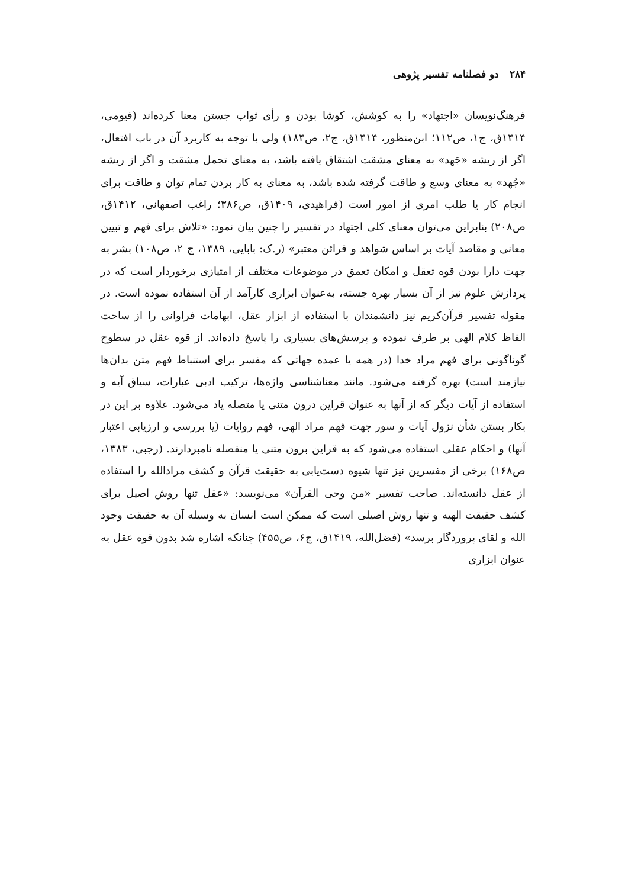۲۸۴ دو فصلنامه تفسیر پژوهی
فرهنگ‌نویسان «اجتهاد» را به کوشش، کوشا بودن و رأی ثواب جستن معنا کرده‌اند (فیومی، ۱۴۱۴ق، ج۱، ص۱۱۲؛ ابن‌منظور، ۱۴۱۴ق، ج۲، ص۱۸۴) ولی با توجه به کاربرد آن در باب افتعال، اگر از ریشه «جَهد» به معنای مشقت اشتقاق یافته باشد، به معنای تحمل مشقت و اگر از ریشه «جُهد» به معنای وسع و طاقت گرفته شده باشد، به معنای به کار بردن تمام توان و طاقت برای انجام کار یا طلب امری از امور است (فراهیدی، ۱۴۰۹ق، ص۳۸۶؛ راغب اصفهانی، ۱۴۱۲ق، ص۲۰۸) بنابراین می‌توان معنای کلی اجتهاد در تفسیر را چنین بیان نمود: «تلاش برای فهم و تبیین معانی و مقاصد آیات بر اساس شواهد و قرائن معتبر» (ر.ک: بابایی، ۱۳۸۹، ج ۲، ص۱۰۸) بشر به جهت دارا بودن قوه تعقل و امکان تعمق در موضوعات مختلف از امتیازی برخوردار است که در پردازش علوم نیز از آن بسیار بهره جسته، به‌عنوان ابزاری کارآمد از آن استفاده نموده است. در مقوله تفسیر قرآن‌کریم نیز دانشمندان با استفاده از ابزار عقل، ابهامات فراوانی را از ساحت الفاظ کلام الهی بر طرف نموده و پرسش‌های بسیاری را پاسخ داده‌اند. از قوه عقل در سطوح گوناگونی برای فهم مراد خدا (در همه یا عمده جهاتی که مفسر برای استنباط فهم متن بدان‌ها نیازمند است) بهره گرفته می‌شود. مانند معناشناسی واژه‌ها، ترکیب ادبی عبارات، سیاق آیه و استفاده از آیات دیگر که از آنها به عنوان قراین درون متنی یا متصله یاد می‌شود. علاوه بر این در بکار بستن شأن نزول آیات و سور جهت فهم مراد الهی، فهم روایات (یا بررسی و ارزیابی اعتبار آنها) و احکام عقلی استفاده می‌شود که به قراین برون متنی یا منفصله نامبردارند. (رجبی، ۱۳۸۳، ص۱۶۸) برخی از مفسرین نیز تنها شیوه دست‌یابی به حقیقت قرآن و کشف مرادالله را استفاده از عقل دانسته‌اند. صاحب تفسیر «من وحی القرآن» می‌نویسد: «عقل تنها روش اصیل برای کشف حقیقت الهیه و تنها روش اصیلی است که ممکن است انسان به وسیله آن به حقیقت وجود الله و لقای پروردگار برسد» (فضل‌الله، ۱۴۱۹ق، ج۶، ص۴۵۵) چنانکه اشاره شد بدون قوه عقل به عنوان ابزاری